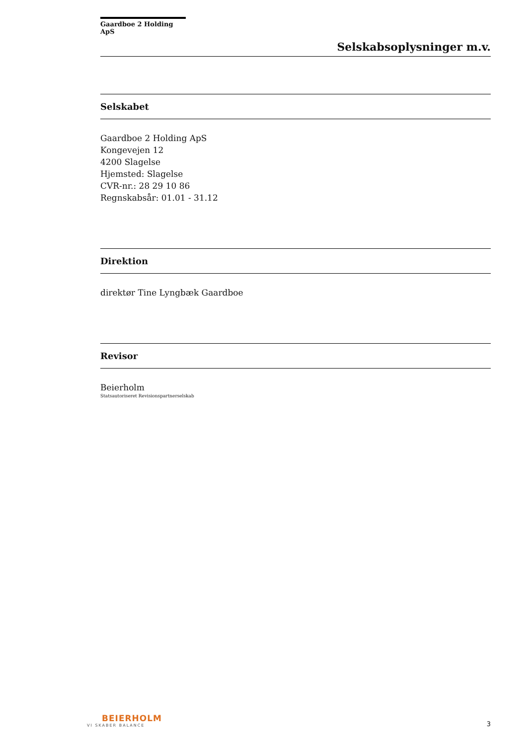Gaardboe 2 Holding ApS
Selskabsoplysninger m.v.
Selskabet
Gaardboe 2 Holding ApS
Kongevejen 12
4200 Slagelse
Hjemsted: Slagelse
CVR-nr.: 28 29 10 86
Regnskabsår: 01.01 - 31.12
Direktion
direktør Tine Lyngbæk Gaardboe
Revisor
Beierholm
Statsautoriseret Revisionspartnerselskab
BEIERHOLM
VI SKABER BALANCE
3